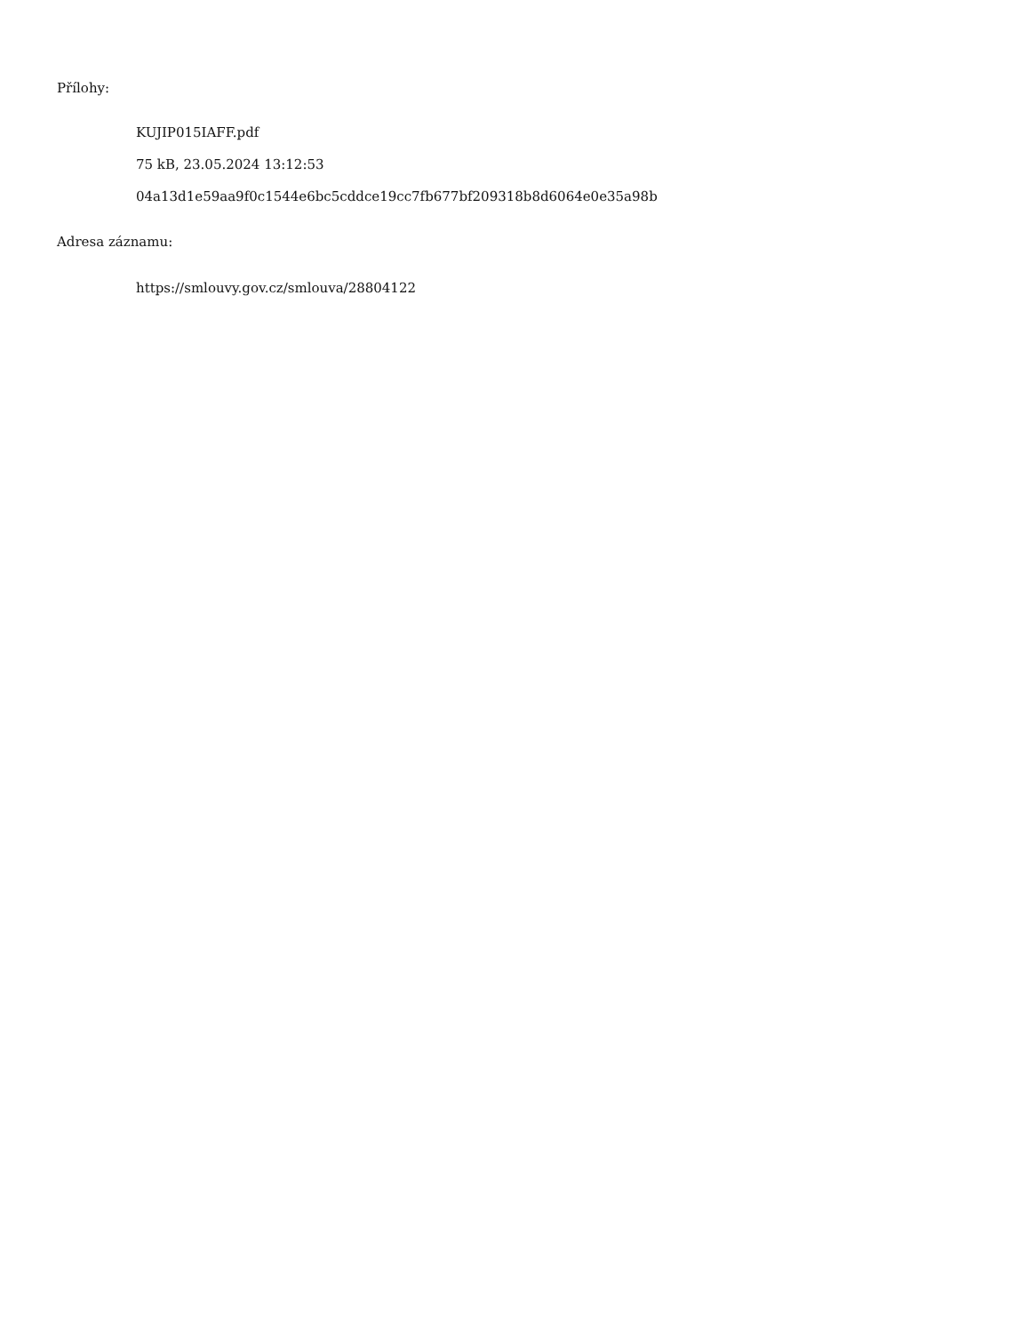Přílohy:
KUJIP015IAFF.pdf
75 kB, 23.05.2024 13:12:53
04a13d1e59aa9f0c1544e6bc5cddce19cc7fb677bf209318b8d6064e0e35a98b
Adresa záznamu:
https://smlouvy.gov.cz/smlouva/28804122